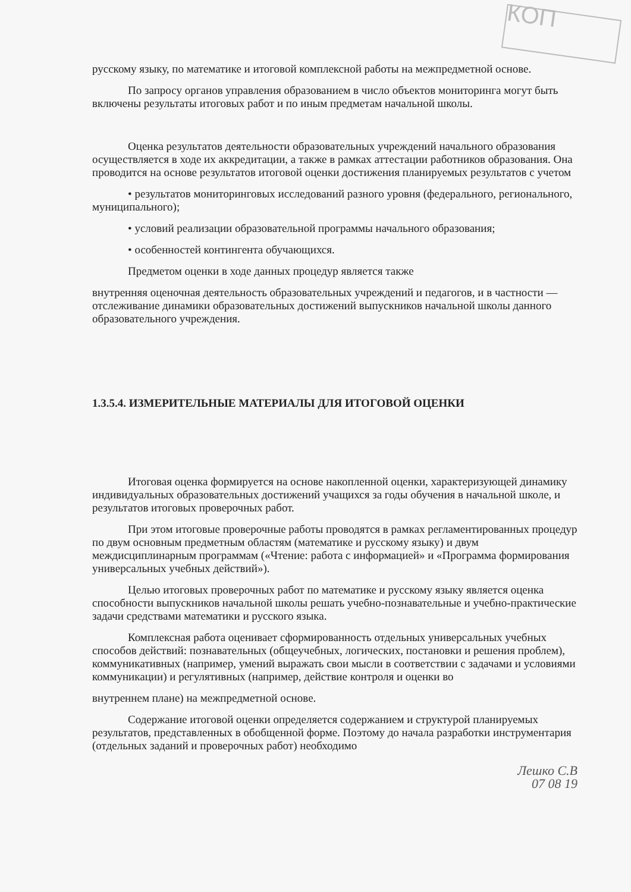КОП
русскому языку, по математике и итоговой комплексной работы на межпредметной основе.
По запросу органов управления образованием в число объектов мониторинга могут быть включены результаты итоговых работ и по иным предметам начальной школы.
Оценка результатов деятельности образовательных учреждений начального образования осуществляется в ходе их аккредитации, а также в рамках аттестации работников образования. Она проводится на основе результатов итоговой оценки достижения планируемых результатов с учетом
• результатов мониторинговых исследований разного уровня (федерального, регионального, муниципального);
• условий реализации образовательной программы начального образования;
• особенностей контингента обучающихся.
Предметом оценки в ходе данных процедур является также
внутренняя оценочная деятельность образовательных учреждений и педагогов, и в частности — отслеживание динамики образовательных достижений выпускников начальной школы данного образовательного учреждения.
1.3.5.4. ИЗМЕРИТЕЛЬНЫЕ МАТЕРИАЛЫ ДЛЯ ИТОГОВОЙ ОЦЕНКИ
Итоговая оценка формируется на основе накопленной оценки, характеризующей динамику индивидуальных образовательных достижений учащихся за годы обучения в начальной школе, и результатов итоговых проверочных работ.
При этом итоговые проверочные работы проводятся в рамках регламентированных процедур по двум основным предметным областям (математике и русскому языку) и двум междисциплинарным программам («Чтение: работа с информацией» и «Программа формирования универсальных учебных действий»).
Целью итоговых проверочных работ по математике и русскому языку является оценка способности выпускников начальной школы решать учебно-познавательные и учебно-практические задачи средствами математики и русского языка.
Комплексная работа оценивает сформированность отдельных универсальных учебных способов действий: познавательных (общеучебных, логических, постановки и решения проблем), коммуникативных (например, умений выражать свои мысли в соответствии с задачами и условиями коммуникации) и регулятивных (например, действие контроля и оценки во
внутреннем плане) на межпредметной основе.
Содержание итоговой оценки определяется содержанием и структурой планируемых результатов, представленных в обобщенной форме. Поэтому до начала разработки инструментария (отдельных заданий и проверочных работ) необходимо
Лешко С.В
07 08 19